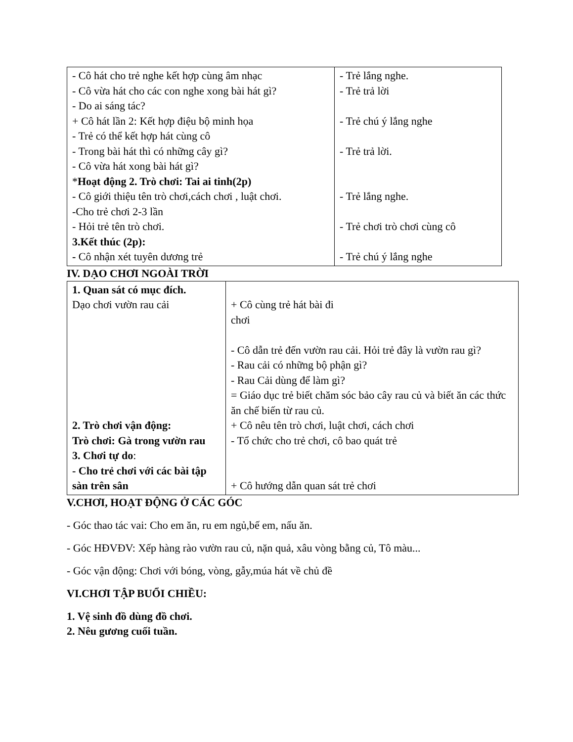| - Cô hát cho trẻ nghe kết hợp cùng âm nhạc - Cô vừa hát cho các con nghe xong bài hát gì? - Do ai sáng tác? + Cô hát lần 2: Kết hợp điệu bộ minh họa - Trẻ có thể kết hợp hát cùng cô - Trong bài hát thì có những cây gì? - Cô vừa hát xong bài hát gì? * Hoạt động 2. Trò chơi: Tai ai tinh(2p) - Cô giới thiệu tên trò chơi,cách chơi , luật chơi. -Cho trẻ chơi 2-3 lần - Hỏi trẻ tên trò chơi. 3.Kết thúc (2p): - Cô nhận xét tuyên dương trẻ | - Trẻ lắng nghe. - Trẻ trả lời - Trẻ chú ý lắng nghe - Trẻ trả lời. - Trẻ lắng nghe. - Trẻ chơi trò chơi cùng cô - Trẻ chú ý lắng nghe |
IV. DẠO CHƠI NGOÀI TRỜI
| 1. Quan sát có mục đích. Dạo chơi vườn rau cải 2. Trò chơi vận động: Trò chơi: Gà trong vườn rau 3. Chơi tự do : - Cho trẻ chơi với các bài tập sàn trên sân | + Cô cùng trẻ hát bài đi chơi - Cô dẫn trẻ đến vườn rau cải. Hỏi trẻ đây là vườn rau gì? - Rau cải có những bộ phận gì? - Rau Cải dùng để làm gì? = Giáo dục trẻ biết chăm sóc bảo cây rau củ và biết ăn các thức ăn chế biến từ rau củ. + Cô nêu tên trò chơi, luật chơi, cách chơi - Tổ chức cho trẻ chơi, cô bao quát trẻ + Cô hướng dẫn quan sát trẻ chơi |
V.CHƠI, HOẠT ĐỘNG Ở CÁC GÓC
- Góc thao tác vai: Cho em ăn, ru em ngủ,bế em, nấu ăn.
- Góc HĐVĐV: Xếp hàng rào vườn rau củ, nặn quả, xâu vòng bằng củ, Tô màu...
- Góc vận động: Chơi với bóng, vòng, gẫy,múa hát về chủ đề
VI.CHƠI TẬP BUỔI CHIỀU:
1. Vệ sinh đồ dùng đồ chơi.
2. Nêu gương cuối tuần.